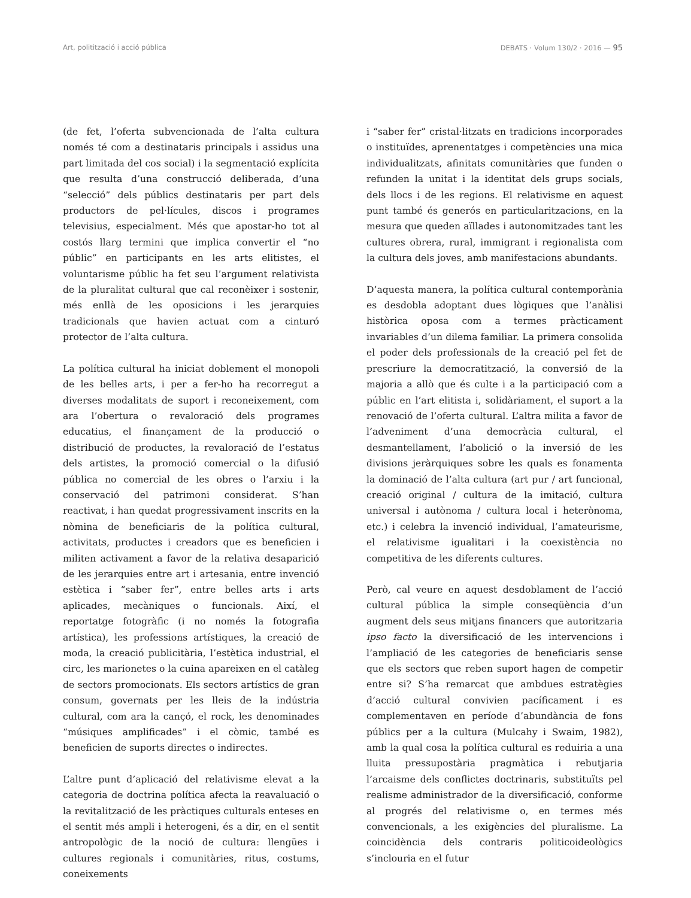Art, politització i acció pública DEBATS · Volum 130/2 · 2016 — 95
(de fet, l’oferta subvencionada de l’alta cultura només té com a destinataris principals i assidus una part limitada del cos social) i la segmentació explícita que resulta d’una construcció deliberada, d’una “selecció” dels públics destinataris per part dels productors de pel·lícules, discos i programes televisius, especialment. Més que apostar-ho tot al costós llarg termini que implica convertir el “no públic” en participants en les arts elitistes, el voluntarisme públic ha fet seu l’argument relativista de la pluralitat cultural que cal reconèixer i sostenir, més enllà de les oposicions i les jerarquies tradicionals que havien actuat com a cinturó protector de l’alta cultura.
La política cultural ha iniciat doblement el monopoli de les belles arts, i per a fer-ho ha recorregut a diverses modalitats de suport i reconeixement, com ara l’obertura o revaloració dels programes educatius, el finançament de la producció o distribució de productes, la revaloració de l’estatus dels artistes, la promoció comercial o la difusió pública no comercial de les obres o l’arxiu i la conservació del patrimoni considerat. S’han reactivat, i han quedat progressivament inscrits en la nòmina de beneficiaris de la política cultural, activitats, productes i creadors que es beneficien i militen activament a favor de la relativa desaparició de les jerarquies entre art i artesania, entre invenció estètica i “saber fer”, entre belles arts i arts aplicades, mecàniques o funcionals. Així, el reportatge fotogràfic (i no només la fotografia artística), les professions artístiques, la creació de moda, la creació publicitària, l’estètica industrial, el circ, les marionetes o la cuina apareixen en el catàleg de sectors promocionats. Els sectors artístics de gran consum, governats per les lleis de la indústria cultural, com ara la cançó, el rock, les denominades “músiques amplificades” i el còmic, també es beneficien de suports directes o indirectes.
L’altre punt d’aplicació del relativisme elevat a la categoria de doctrina política afecta la reavaluació o la revitalització de les pràctiques culturals enteses en el sentit més ampli i heterogeni, és a dir, en el sentit antropològic de la noció de cultura: llengües i cultures regionals i comunitàries, ritus, costums, coneixements
i “saber fer” cristal·litzats en tradicions incorporades o instituïdes, aprenentatges i competències una mica individualitzats, afinitats comunitàries que funden o refunden la unitat i la identitat dels grups socials, dels llocs i de les regions. El relativisme en aquest punt també és generós en particularitzacions, en la mesura que queden aïllades i autonomitzades tant les cultures obrera, rural, immigrant i regionalista com la cultura dels joves, amb manifestacions abundants.
D’aquesta manera, la política cultural contemporània es desdobla adoptant dues lògiques que l’anàlisi històrica oposa com a termes pràcticament invariables d’un dilema familiar. La primera consolida el poder dels professionals de la creació pel fet de prescriure la democratització, la conversió de la majoria a allò que és culte i a la participació com a públic en l’art elitista i, solidàriament, el suport a la renovació de l’oferta cultural. L’altra milita a favor de l’adveniment d’una democràcia cultural, el desmantellament, l’abolició o la inversió de les divisions jeràrquiques sobre les quals es fonamenta la dominació de l’alta cultura (art pur / art funcional, creació original / cultura de la imitació, cultura universal i autònoma / cultura local i heterònoma, etc.) i celebra la invenció individual, l’amateurisme, el relativisme igualitari i la coexistència no competitiva de les diferents cultures.
Però, cal veure en aquest desdoblament de l’acció cultural pública la simple conseqüència d’un augment dels seus mitjans financers que autoritzaria ipso facto la diversificació de les intervencions i l’ampliació de les categories de beneficiaris sense que els sectors que reben suport hagen de competir entre si? S’ha remarcat que ambdues estratègies d’acció cultural convivien pacíficament i es complementaven en període d’abundància de fons públics per a la cultura (Mulcahy i Swaim, 1982), amb la qual cosa la política cultural es reduiria a una lluita pressupostària pragmàtica i rebutjaria l’arcaisme dels conflictes doctrinaris, substituïts pel realisme administrador de la diversificació, conforme al progrés del relativisme o, en termes més convencionals, a les exigències del pluralisme. La coincidència dels contraris politicoideològics s’inclouria en el futur